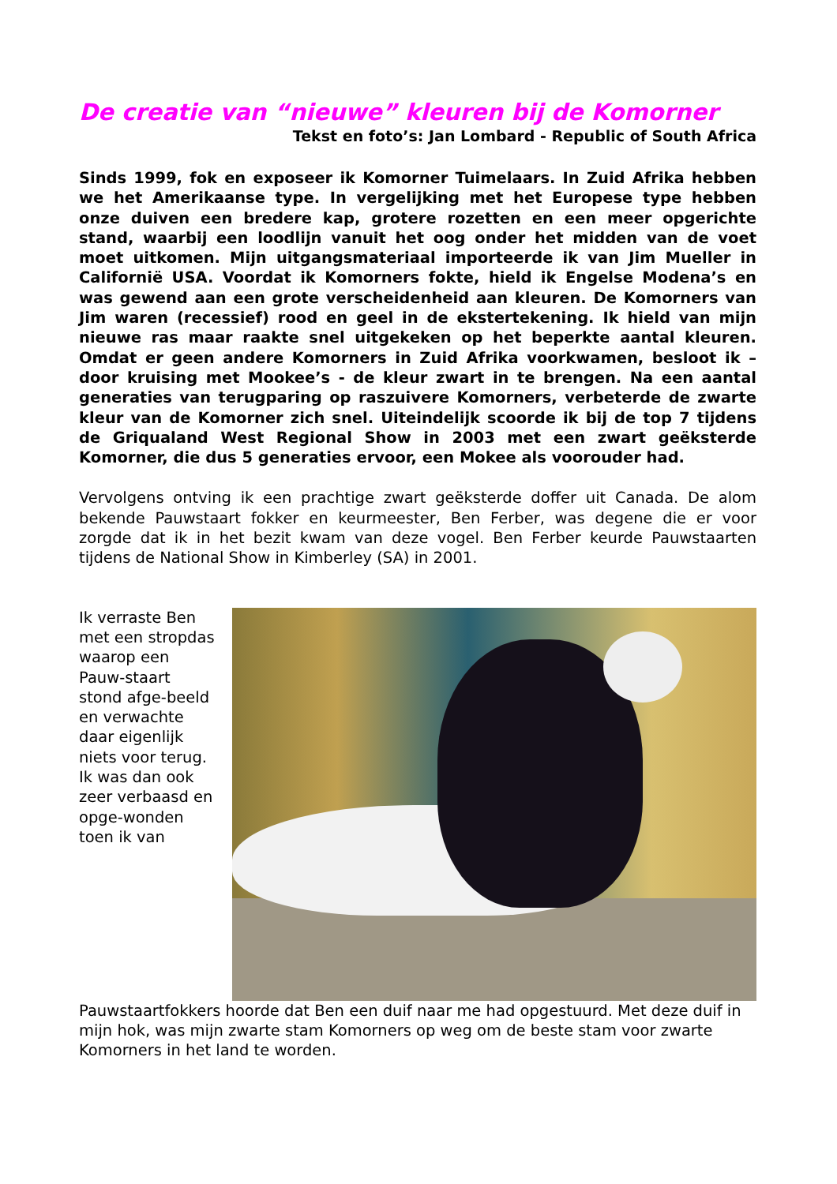De creatie van “nieuwe” kleuren bij de Komorner
Tekst en foto’s: Jan Lombard - Republic of South Africa
Sinds 1999, fok en exposeer ik Komorner Tuimelaars. In Zuid Afrika hebben we het Amerikaanse type. In vergelijking met het Europese type hebben onze duiven een bredere kap, grotere rozetten en een meer opgerichte stand, waarbij een loodlijn vanuit het oog onder het midden van de voet moet uitkomen. Mijn uitgangsmateriaal importeerde ik van Jim Mueller in Californië USA. Voordat ik Komorners fokte, hield ik Engelse Modena’s en was gewend aan een grote verscheidenheid aan kleuren. De Komorners van Jim waren (recessief) rood en geel in de ekstertekening. Ik hield van mijn nieuwe ras maar raakte snel uitgekeken op het beperkte aantal kleuren. Omdat er geen andere Komorners in Zuid Afrika voorkwamen, besloot ik – door kruising met Mookee’s - de kleur zwart in te brengen. Na een aantal generaties van terugparing op raszuivere Komorners, verbeterde de zwarte kleur van de Komorner zich snel. Uiteindelijk scoorde ik bij de top 7 tijdens de Griqualand West Regional Show in 2003 met een zwart geëksterde Komorner, die dus 5 generaties ervoor, een Mokee als voorouder had.
Vervolgens ontving ik een prachtige zwart geëksterde doffer uit Canada. De alom bekende Pauwstaart fokker en keurmeester, Ben Ferber, was degene die er voor zorgde dat ik in het bezit kwam van deze vogel. Ben Ferber keurde Pauwstaarten tijdens de National Show in Kimberley (SA) in 2001.
Ik verraste Ben met een stropdas waarop een Pauw-staart stond afge-beeld en verwachte daar eigenlijk niets voor terug. Ik was dan ook zeer verbaasd en opge-wonden toen ik van Pauwstaartfokkers hoorde dat Ben een duif naar me had opgestuurd. Met deze duif in mijn hok, was mijn zwarte stam Komorners op weg om de beste stam voor zwarte Komorners in het land te worden.